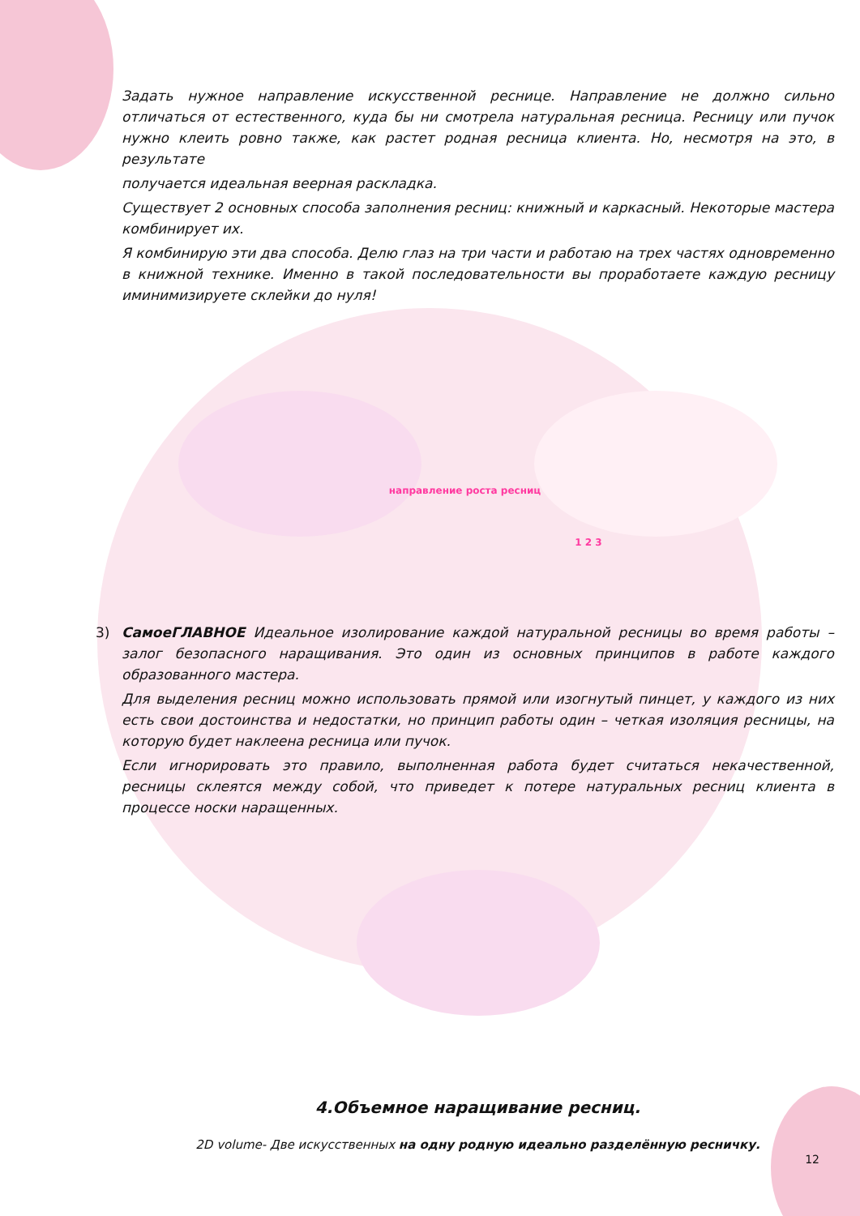Задать нужное направление искусственной реснице. Направление не должно сильно отличаться от естественного, куда бы ни смотрела натуральная ресница. Ресницу или пучок нужно клеить ровно также, как растет родная ресница клиента. Но, несмотря на это, в результате
получается идеальная веерная раскладка.
Существует 2 основных способа заполнения ресниц: книжный и каркасный. Некоторые мастера комбинирует их.
Я комбинирую эти два способа. Делю глаз на три части и работаю на трех частях одновременно в книжной технике. Именно в такой последовательности вы проработаете каждую ресницу иминимизируете склейки до нуля!
направление роста ресниц
1 2 3
3) СамоеГЛАВНОЕ Идеальное изолирование каждой натуральной ресницы во время работы – залог безопасного наращивания. Это один из основных принципов в работе каждого образованного мастера.
Для выделения ресниц можно использовать прямой или изогнутый пинцет, у каждого из них есть свои достоинства и недостатки, но принцип работы один – четкая изоляция ресницы, на которую будет наклеена ресница или пучок.
Если игнорировать это правило, выполненная работа будет считаться некачественной, ресницы склеятся между собой, что приведет к потере натуральных ресниц клиента в процессе носки наращенных.
4.Объемное наращивание ресниц.
2D volume- Две искусственных на одну родную идеально разделённую ресничку.
12